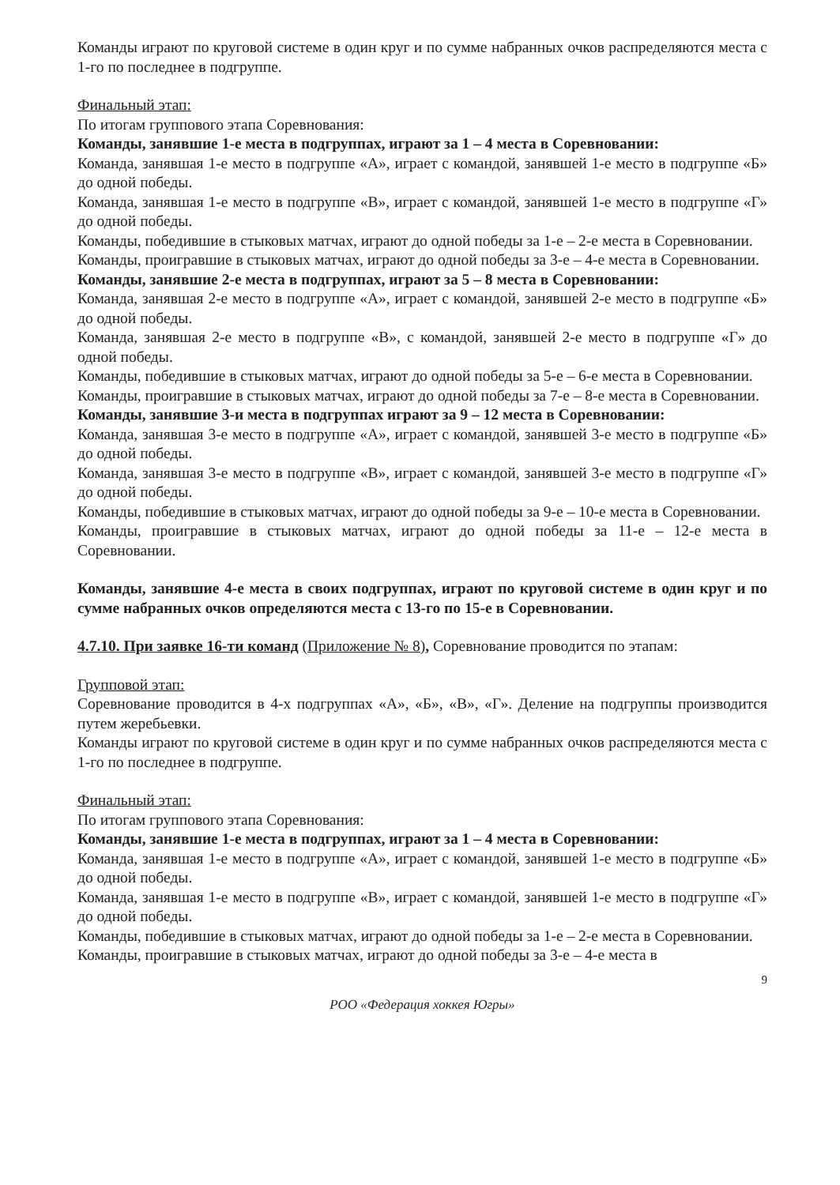Команды играют по круговой системе в один круг и по сумме набранных очков распределяются места с 1-го по последнее в подгруппе.
Финальный этап:
По итогам группового этапа Соревнования:
Команды, занявшие 1-е места в подгруппах, играют за 1 – 4 места в Соревновании:
Команда, занявшая 1-е место в подгруппе «А», играет с командой, занявшей 1-е место в подгруппе «Б» до одной победы.
Команда, занявшая 1-е место в подгруппе «В», играет с командой, занявшей 1-е место в подгруппе «Г» до одной победы.
Команды, победившие в стыковых матчах, играют до одной победы за 1-е – 2-е места в Соревновании.
Команды, проигравшие в стыковых матчах, играют до одной победы за 3-е – 4-е места в Соревновании.
Команды, занявшие 2-е места в подгруппах, играют за 5 – 8 места в Соревновании:
Команда, занявшая 2-е место в подгруппе «А», играет с командой, занявшей 2-е место в подгруппе «Б» до одной победы.
Команда, занявшая 2-е место в подгруппе «В», с командой, занявшей 2-е место в подгруппе «Г» до одной победы.
Команды, победившие в стыковых матчах, играют до одной победы за 5-е – 6-е места в Соревновании.
Команды, проигравшие в стыковых матчах, играют до одной победы за 7-е – 8-е места в Соревновании.
Команды, занявшие 3-и места в подгруппах играют за 9 – 12 места в Соревновании:
Команда, занявшая 3-е место в подгруппе «А», играет с командой, занявшей 3-е место в подгруппе «Б» до одной победы.
Команда, занявшая 3-е место в подгруппе «В», играет с командой, занявшей 3-е место в подгруппе «Г» до одной победы.
Команды, победившие в стыковых матчах, играют до одной победы за 9-е – 10-е места в Соревновании.
Команды, проигравшие в стыковых матчах, играют до одной победы за 11-е – 12-е места в Соревновании.
Команды, занявшие 4-е места в своих подгруппах, играют по круговой системе в один круг и по сумме набранных очков определяются места с 13-го по 15-е в Соревновании.
4.7.10. При заявке 16-ти команд (Приложение № 8), Соревнование проводится по этапам:
Групповой этап:
Соревнование проводится в 4-х подгруппах «А», «Б», «В», «Г». Деление на подгруппы производится путем жеребьевки.
Команды играют по круговой системе в один круг и по сумме набранных очков распределяются места с 1-го по последнее в подгруппе.
Финальный этап:
По итогам группового этапа Соревнования:
Команды, занявшие 1-е места в подгруппах, играют за 1 – 4 места в Соревновании:
Команда, занявшая 1-е место в подгруппе «А», играет с командой, занявшей 1-е место в подгруппе «Б» до одной победы.
Команда, занявшая 1-е место в подгруппе «В», играет с командой, занявшей 1-е место в подгруппе «Г» до одной победы.
Команды, победившие в стыковых матчах, играют до одной победы за 1-е – 2-е места в Соревновании.
Команды, проигравшие в стыковых матчах, играют до одной победы за 3-е – 4-е места в
9
РОО «Федерация хоккея Югры»